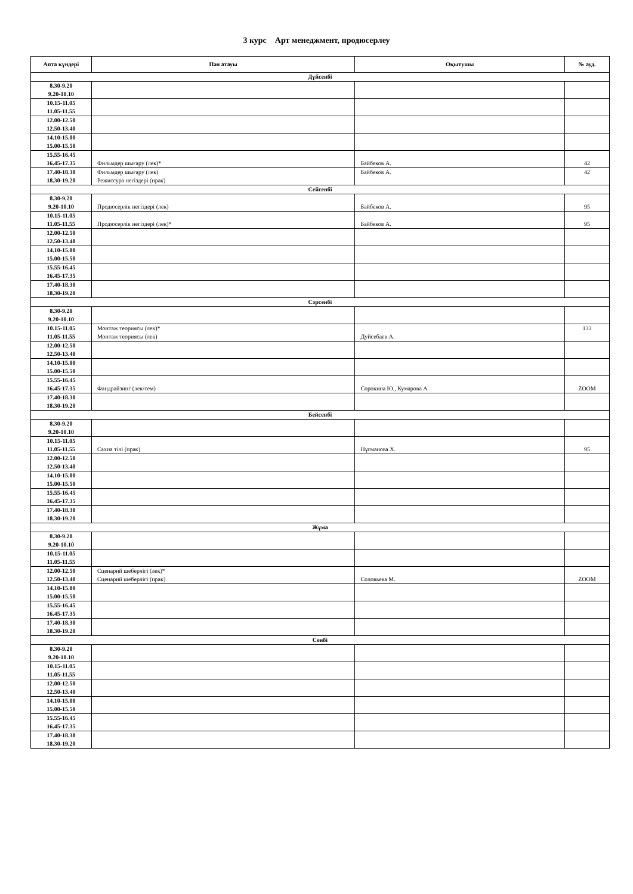3 курс Арт менеджмент, продюсерлеу
| Апта күндері | Пән атауы | Оқытушы | № ауд. |
| --- | --- | --- | --- |
| Дүйсенбі | | | |
| 8.30-9.20 9.20-10.10 | | | |
| 10.15-11.05 11.05-11.55 | | | |
| 12.00-12.50 12.50-13.40 | | | |
| 14.10-15.00 15.00-15.50 | | | |
| 15.55-16.45 16.45-17.35 | Фильмдер шығару (лек)* | Байбеков А. | 42 |
| 17.40-18.30 18.30-19.20 | Фильмдер шығару (лек) Режиссура негіздері (прак) | Байбеков А. | 42 |
| Сейсенбі | | | |
| 8.30-9.20 9.20-10.10 | Продюсерлік негіздері (лек) | Байбеков А. | 95 |
| 10.15-11.05 11.05-11.55 | Продюсерлік негіздері (лек)* | Байбеков А. | 95 |
| 12.00-12.50 12.50-13.40 | | | |
| 14.10-15.00 15.00-15.50 | | | |
| 15.55-16.45 16.45-17.35 | | | |
| 17.40-18.30 18.30-19.20 | | | |
| Сәрсенбі | | | |
| 8.30-9.20 9.20-10.10 | | | |
| 10.15-11.05 11.05-11.55 | Монтаж теориясы (лек)* Монтаж теориясы (лек) | Дуйсебаев А. | 133 |
| 12.00-12.50 12.50-13.40 | | | |
| 14.10-15.00 15.00-15.50 | | | |
| 15.55-16.45 16.45-17.35 | Фандрайзинг (лек/сем) | Сорокина Ю., Кумарова А | ZOOM |
| 17.40-18.30 18.30-19.20 | | | |
| Бейсенбі | | | |
| 8.30-9.20 9.20-10.10 | | | |
| 10.15-11.05 11.05-11.55 | Сахна тілі (прак) | Нұғманова Х. | 95 |
| 12.00-12.50 12.50-13.40 | | | |
| 14.10-15.00 15.00-15.50 | | | |
| 15.55-16.45 16.45-17.35 | | | |
| 17.40-18.30 18.30-19.20 | | | |
| Жұма | | | |
| 8.30-9.20 9.20-10.10 | | | |
| 10.15-11.05 11.05-11.55 | | | |
| 12.00-12.50 12.50-13.40 | Сценарий шеберлігі (лек)* Сценарий шеберлігі (прак) | Соловьева М. | ZOOM |
| 14.10-15.00 15.00-15.50 | | | |
| 15.55-16.45 16.45-17.35 | | | |
| 17.40-18.30 18.30-19.20 | | | |
| Сенбі | | | |
| 8.30-9.20 9.20-10.10 | | | |
| 10.15-11.05 11.05-11.55 | | | |
| 12.00-12.50 12.50-13.40 | | | |
| 14.10-15.00 15.00-15.50 | | | |
| 15.55-16.45 16.45-17.35 | | | |
| 17.40-18.30 18.30-19.20 | | | |